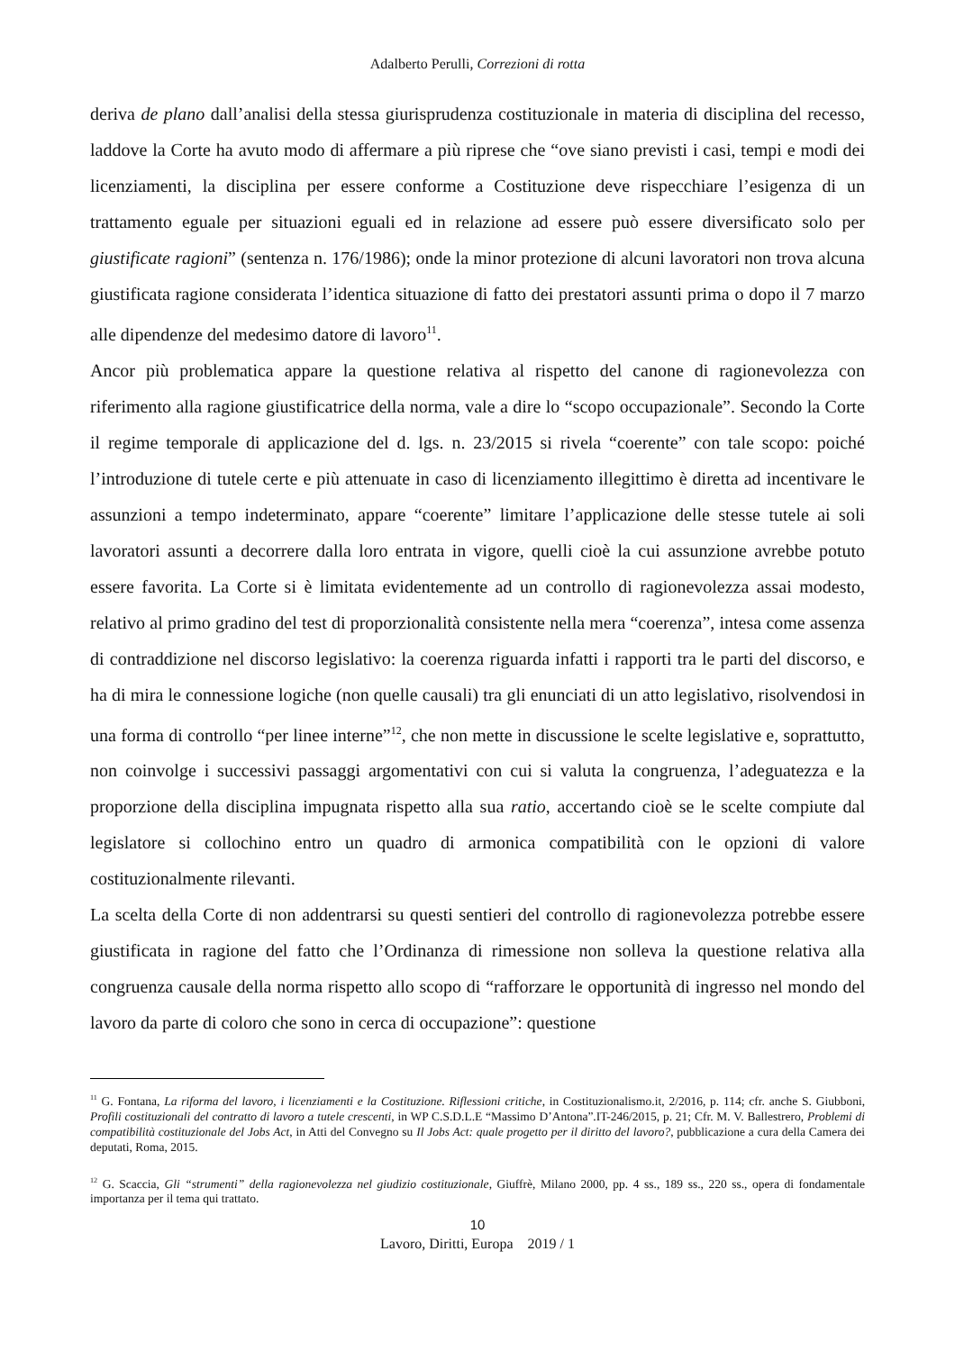Adalberto Perulli, Correzioni di rotta
deriva de plano dall’analisi della stessa giurisprudenza costituzionale in materia di disciplina del recesso, laddove la Corte ha avuto modo di affermare a più riprese che “ove siano previsti i casi, tempi e modi dei licenziamenti, la disciplina per essere conforme a Costituzione deve rispecchiare l’esigenza di un trattamento eguale per situazioni eguali ed in relazione ad essere può essere diversificato solo per giustificate ragioni” (sentenza n. 176/1986); onde la minor protezione di alcuni lavoratori non trova alcuna giustificata ragione considerata l’identica situazione di fatto dei prestatori assunti prima o dopo il 7 marzo alle dipendenze del medesimo datore di lavoro<sup>11</sup>.
Ancor più problematica appare la questione relativa al rispetto del canone di ragionevolezza con riferimento alla ragione giustificatrice della norma, vale a dire lo “scopo occupazionale”. Secondo la Corte il regime temporale di applicazione del d. lgs. n. 23/2015 si rivela “coerente” con tale scopo: poiché l’introduzione di tutele certe e più attenuate in caso di licenziamento illegittimo è diretta ad incentivare le assunzioni a tempo indeterminato, appare “coerente” limitare l’applicazione delle stesse tutele ai soli lavoratori assunti a decorrere dalla loro entrata in vigore, quelli cioè la cui assunzione avrebbe potuto essere favorita. La Corte si è limitata evidentemente ad un controllo di ragionevolezza assai modesto, relativo al primo gradino del test di proporzionalità consistente nella mera “coerenza”, intesa come assenza di contraddizione nel discorso legislativo: la coerenza riguarda infatti i rapporti tra le parti del discorso, e ha di mira le connessione logiche (non quelle causali) tra gli enunciati di un atto legislativo, risolvendosi in una forma di controllo “per linee interne”<sup>12</sup>, che non mette in discussione le scelte legislative e, soprattutto, non coinvolge i successivi passaggi argomentativi con cui si valuta la congruenza, l’adeguatezza e la proporzione della disciplina impugnata rispetto alla sua ratio, accertando cioè se le scelte compiute dal legislatore si collochino entro un quadro di armonica compatibilità con le opzioni di valore costituzionalmente rilevanti.
La scelta della Corte di non addentrarsi su questi sentieri del controllo di ragionevolezza potrebbe essere giustificata in ragione del fatto che l’Ordinanza di rimessione non solleva la questione relativa alla congruenza causale della norma rispetto allo scopo di “rafforzare le opportunità di ingresso nel mondo del lavoro da parte di coloro che sono in cerca di occupazione”: questione
<sup>11</sup> G. Fontana, La riforma del lavoro, i licenziamenti e la Costituzione. Riflessioni critiche, in Costituzionalismo.it, 2/2016, p. 114; cfr. anche S. Giubboni, Profili costituzionali del contratto di lavoro a tutele crescenti, in WP C.S.D.L.E “Massimo D’Antona”.IT-246/2015, p. 21; Cfr. M. V. Ballestrero, Problemi di compatibilità costituzionale del Jobs Act, in Atti del Convegno su Il Jobs Act: quale progetto per il diritto del lavoro?, pubblicazione a cura della Camera dei deputati, Roma, 2015.
<sup>12</sup> G. Scaccia, Gli “strumenti” della ragionevolezza nel giudizio costituzionale, Giuffrè, Milano 2000, pp. 4 ss., 189 ss., 220 ss., opera di fondamentale importanza per il tema qui trattato.
10
Lavoro, Diritti, Europa 2019 / 1